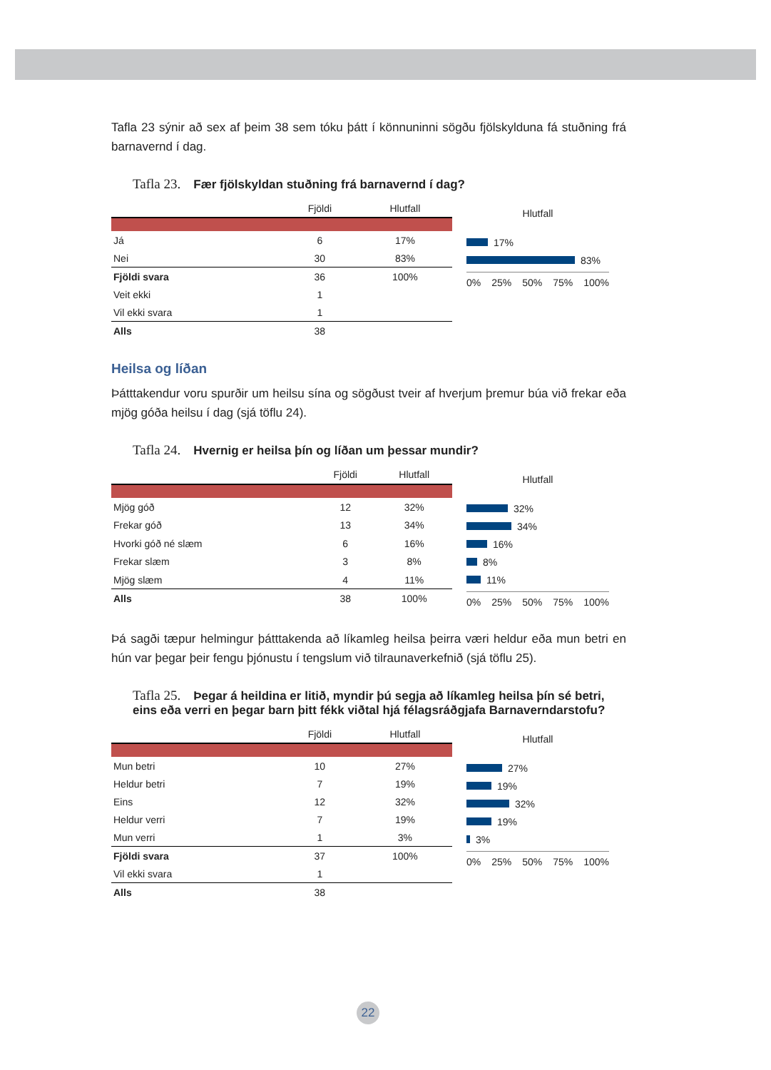Tafla 23 sýnir að sex af þeim 38 sem tóku þátt í könnuninni sögðu fjölskylduna fá stuðning frá barnavernd í dag.
Tafla 23. Fær fjölskyldan stuðning frá barnavernd í dag?
| | Fjöldi | Hlutfall |
| --- | --- | --- |
| Já | 6 | 17% |
| Nei | 30 | 83% |
| Fjöldi svara | 36 | 100% |
| Veit ekki | 1 | |
| Vil ekki svara | 1 | |
| Alls | 38 | |
Hlutfall
17%
83%
0% 25% 50% 75% 100%
Heilsa og líðan
Þátttakendur voru spurðir um heilsu sína og sögðust tveir af hverjum þremur búa við frekar eða mjög góða heilsu í dag (sjá töflu 24).
Tafla 24. Hvernig er heilsa þín og líðan um þessar mundir?
| | Fjöldi | Hlutfall |
| --- | --- | --- |
| Mjög góð | 12 | 32% |
| Frekar góð | 13 | 34% |
| Hvorki góð né slæm | 6 | 16% |
| Frekar slæm | 3 | 8% |
| Mjög slæm | 4 | 11% |
| Alls | 38 | 100% |
Hlutfall
32%
34%
16%
8%
11%
0% 25% 50% 75% 100%
Þá sagði tæpur helmingur þátttakenda að líkamleg heilsa þeirra væri heldur eða mun betri en hún var þegar þeir fengu þjónustu í tengslum við tilraunaverkefnið (sjá töflu 25).
Tafla 25. Þegar á heildina er litið, myndir þú segja að líkamleg heilsa þín sé betri, eins eða verri en þegar barn þitt fékk viðtal hjá félagsráðgjafa Barnaverndarstofu?
| | Fjöldi | Hlutfall |
| --- | --- | --- |
| Mun betri | 10 | 27% |
| Heldur betri | 7 | 19% |
| Eins | 12 | 32% |
| Heldur verri | 7 | 19% |
| Mun verri | 1 | 3% |
| Fjöldi svara | 37 | 100% |
| Vil ekki svara | 1 | |
| Alls | 38 | |
Hlutfall
27%
19%
32%
19%
3%
0% 25% 50% 75% 100%
22